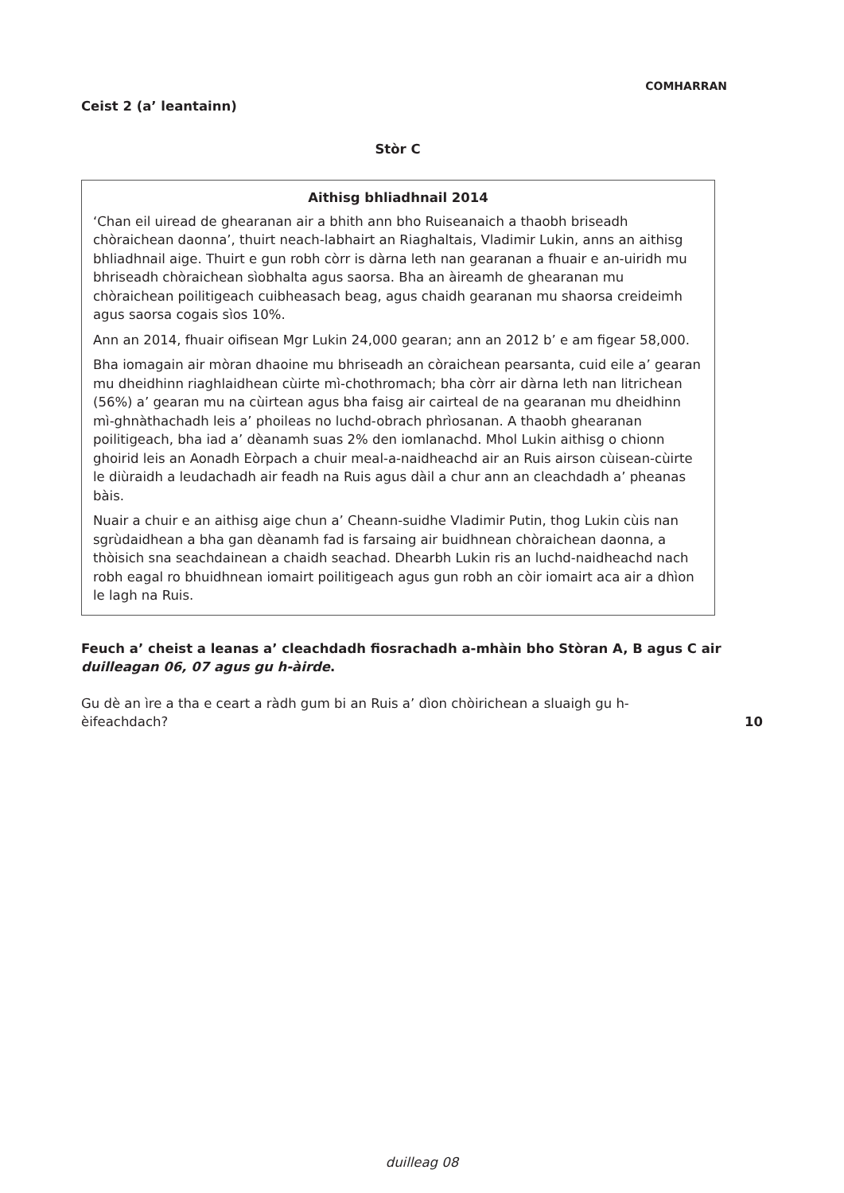COMHARRAN
Ceist 2 (a’ leantainn)
Stòr C
Aithisg bhliadhnail 2014
‘Chan eil uiread de ghearanan air a bhith ann bho Ruiseanaich a thaobh briseadh chòraichean daonna’, thuirt neach-labhairt an Riaghaltais, Vladimir Lukin, anns an aithisg bhliadhnail aige. Thuirt e gun robh còrr is dàrna leth nan gearanan a fhuair e an-uiridh mu bhriseadh chòraichean sìobhalta agus saorsa. Bha an àireamh de ghearanan mu chòraichean poilitigeach cuibheasach beag, agus chaidh gearanan mu shaorsa creideimh agus saorsa cogais sìos 10%.
Ann an 2014, fhuair oifisean Mgr Lukin 24,000 gearan; ann an 2012 b’ e am figear 58,000.
Bha iomagain air mòran dhaoine mu bhriseadh an còraichean pearsanta, cuid eile a’ gearan mu dheidhinn riaghlaidhean cùirte mì-chothromach; bha còrr air dàrna leth nan litrichean (56%) a’ gearan mu na cùirtean agus bha faisg air cairteal de na gearanan mu dheidhinn mì-ghnàthachadh leis a’ phoileas no luchd-obrach phrìosanan. A thaobh ghearanan poilitigeach, bha iad a’ dèanamh suas 2% den iomlanachd. Mhol Lukin aithisg o chionn ghoirid leis an Aonadh Eòrpach a chuir meal-a-naidheachd air an Ruis airson cùisean-cùirte le diùraidh a leudachadh air feadh na Ruis agus dàil a chur ann an cleachdadh a’ pheanas bàis.
Nuair a chuir e an aithisg aige chun a’ Cheann-suidhe Vladimir Putin, thog Lukin cùis nan sgrùdaidhean a bha gan dèanamh fad is farsaing air buidhnean chòraichean daonna, a thòisich sna seachdainean a chaidh seachad. Dhearbh Lukin ris an luchd-naidheachd nach robh eagal ro bhuidhnean iomairt poilitigeach agus gun robh an còir iomairt aca air a dhìon le lagh na Ruis.
Feuch a’ cheist a leanas a’ cleachdadh fiosrachadh a-mhàin bho Stòran A, B agus C air duilleagan 06, 07 agus gu h-àirde.
Gu dè an ìre a tha e ceart a ràdh gum bi an Ruis a’ dìon chòirichean a sluaigh gu h-èifeachdach?
10
duilleag 08